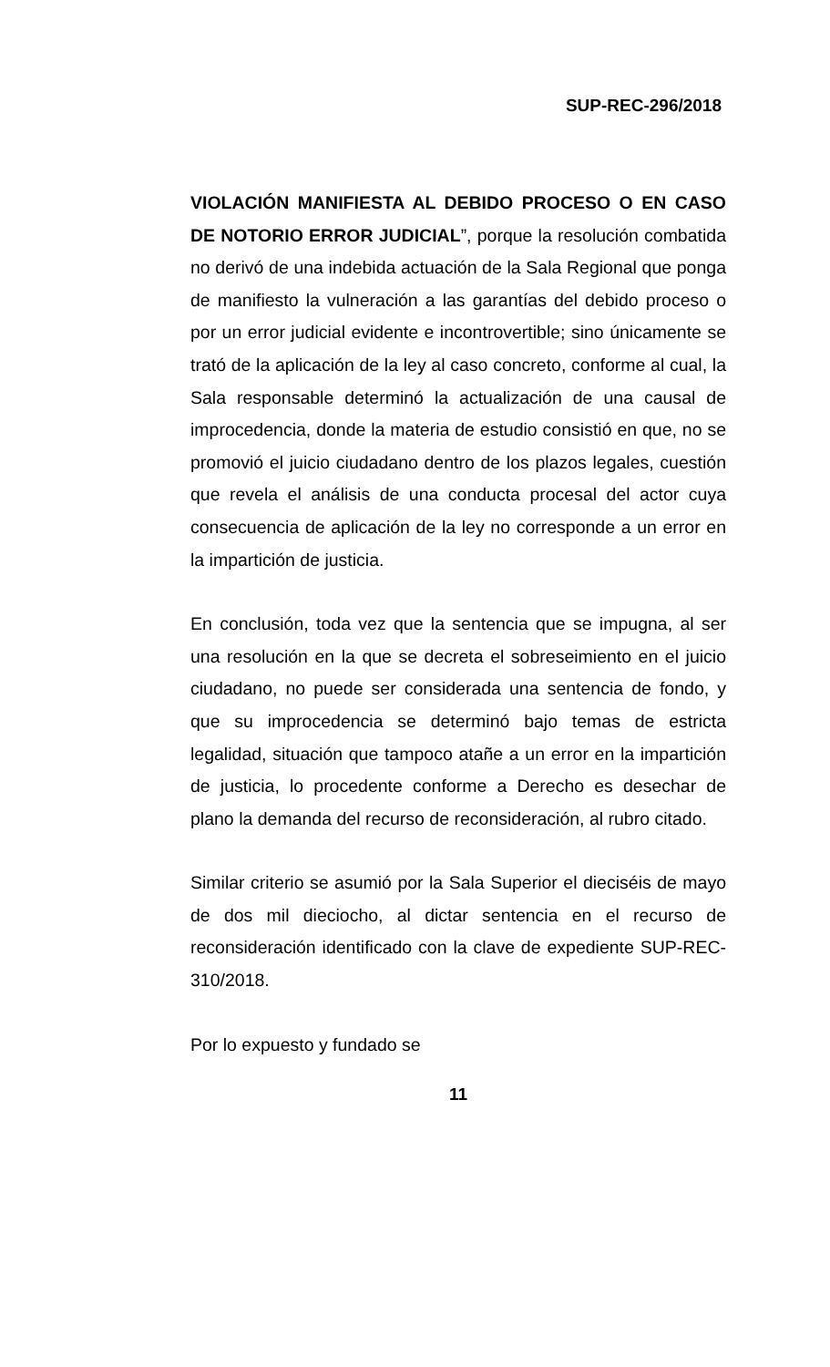SUP-REC-296/2018
VIOLACIÓN MANIFIESTA AL DEBIDO PROCESO O EN CASO DE NOTORIO ERROR JUDICIAL”, porque la resolución combatida no derivó de una indebida actuación de la Sala Regional que ponga de manifiesto la vulneración a las garantías del debido proceso o por un error judicial evidente e incontrovertible; sino únicamente se trató de la aplicación de la ley al caso concreto, conforme al cual, la Sala responsable determinó la actualización de una causal de improcedencia, donde la materia de estudio consistió en que, no se promovió el juicio ciudadano dentro de los plazos legales, cuestión que revela el análisis de una conducta procesal del actor cuya consecuencia de aplicación de la ley no corresponde a un error en la impartición de justicia.
En conclusión, toda vez que la sentencia que se impugna, al ser una resolución en la que se decreta el sobreseimiento en el juicio ciudadano, no puede ser considerada una sentencia de fondo, y que su improcedencia se determinó bajo temas de estricta legalidad, situación que tampoco atañe a un error en la impartición de justicia, lo procedente conforme a Derecho es desechar de plano la demanda del recurso de reconsideración, al rubro citado.
Similar criterio se asumió por la Sala Superior el dieciséis de mayo de dos mil dieciocho, al dictar sentencia en el recurso de reconsideración identificado con la clave de expediente SUP-REC-310/2018.
Por lo expuesto y fundado se
11